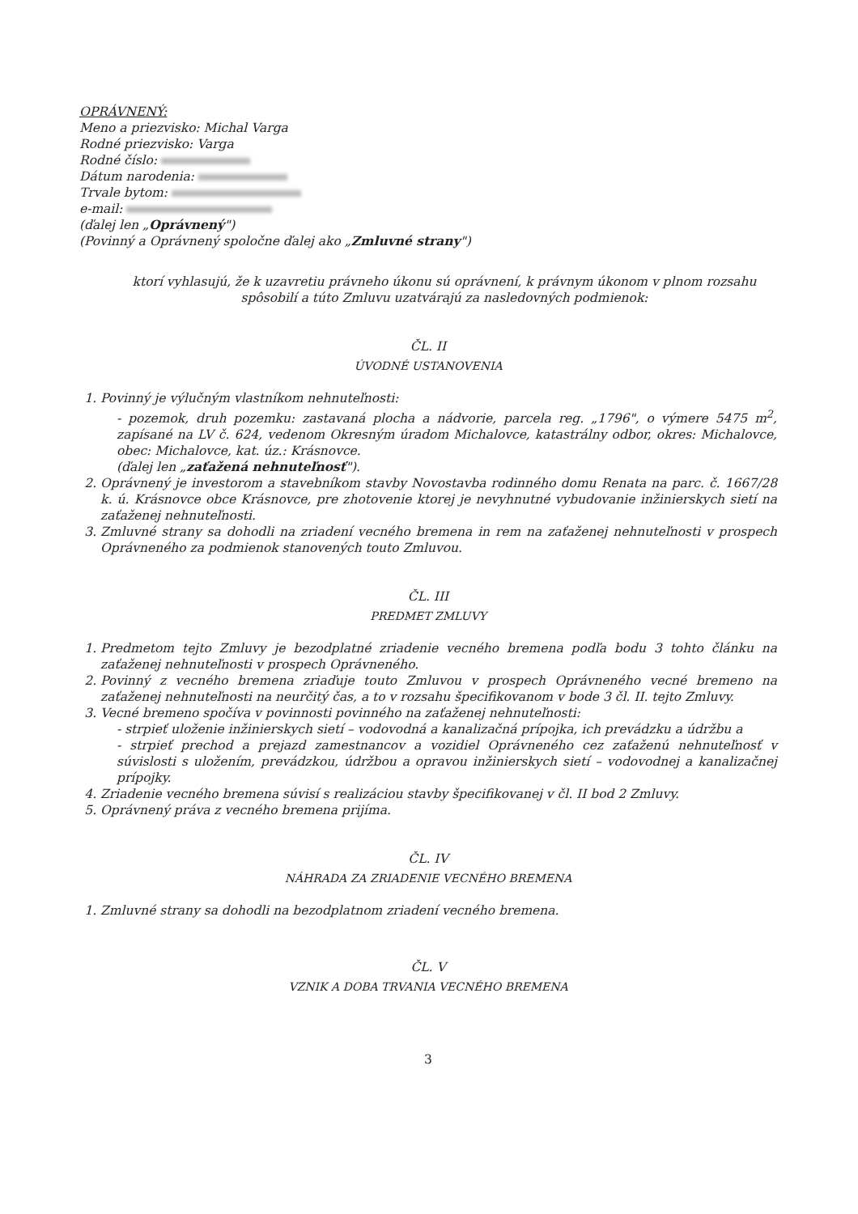OPRÁVNENÝ:
Meno a priezvisko: Michal Varga
Rodné priezvisko: Varga
Rodné číslo:
Dátum narodenia:
Trvale bytom:
e-mail:
(ďalej len „Oprávnený")
(Povinný a Oprávnený spoločne ďalej ako „Zmluvné strany")
ktorí vyhlasujú, že k uzavretiu právneho úkonu sú oprávnení, k právnym úkonom v plnom rozsahu spôsobilí a túto Zmluvu uzatvárajú za nasledovných podmienok:
ČL. II
ÚVODNÉ USTANOVENIA
1. Povinný je výlučným vlastníkom nehnuteľnosti:
- pozemok, druh pozemku: zastavaná plocha a nádvorie, parcela reg. „1796", o výmere 5475 m<sup>2</sup>, zapísané na LV č. 624, vedenom Okresným úradom Michalovce, katastrálny odbor, okres: Michalovce, obec: Michalovce, kat. úz.: Krásnovce.
(ďalej len „zaťažená nehnuteľnosť").
2. Oprávnený je investorom a stavebníkom stavby Novostavba rodinného domu Renata na parc. č. 1667/28 k. ú. Krásnovce obce Krásnovce, pre zhotovenie ktorej je nevyhnutné vybudovanie inžinierskych sietí na zaťaženej nehnuteľnosti.
3. Zmluvné strany sa dohodli na zriadení vecného bremena in rem na zaťaženej nehnuteľnosti v prospech Oprávneného za podmienok stanovených touto Zmluvou.
ČL. III
PREDMET ZMLUVY
1. Predmetom tejto Zmluvy je bezodplatné zriadenie vecného bremena podľa bodu 3 tohto článku na zaťaženej nehnuteľnosti v prospech Oprávneného.
2. Povinný z vecného bremena zriaďuje touto Zmluvou v prospech Oprávneného vecné bremeno na zaťaženej nehnuteľnosti na neurčitý čas, a to v rozsahu špecifikovanom v bode 3 čl. II. tejto Zmluvy.
3. Vecné bremeno spočíva v povinnosti povinného na zaťaženej nehnuteľnosti:
- strpieť uloženie inžinierskych sietí – vodovodná a kanalizačná prípojka, ich prevádzku a údržbu a
- strpieť prechod a prejazd zamestnancov a vozidiel Oprávneného cez zaťaženú nehnuteľnosť v súvislosti s uložením, prevádzkou, údržbou a opravou inžinierskych sietí – vodovodnej a kanalizačnej prípojky.
4. Zriadenie vecného bremena súvisí s realizáciou stavby špecifikovanej v čl. II bod 2 Zmluvy.
5. Oprávnený práva z vecného bremena prijíma.
ČL. IV
NÁHRADA ZA ZRIADENIE VECNÉHO BREMENA
1. Zmluvné strany sa dohodli na bezodplatnom zriadení vecného bremena.
ČL. V
VZNIK A DOBA TRVANIA VECNÉHO BREMENA
3